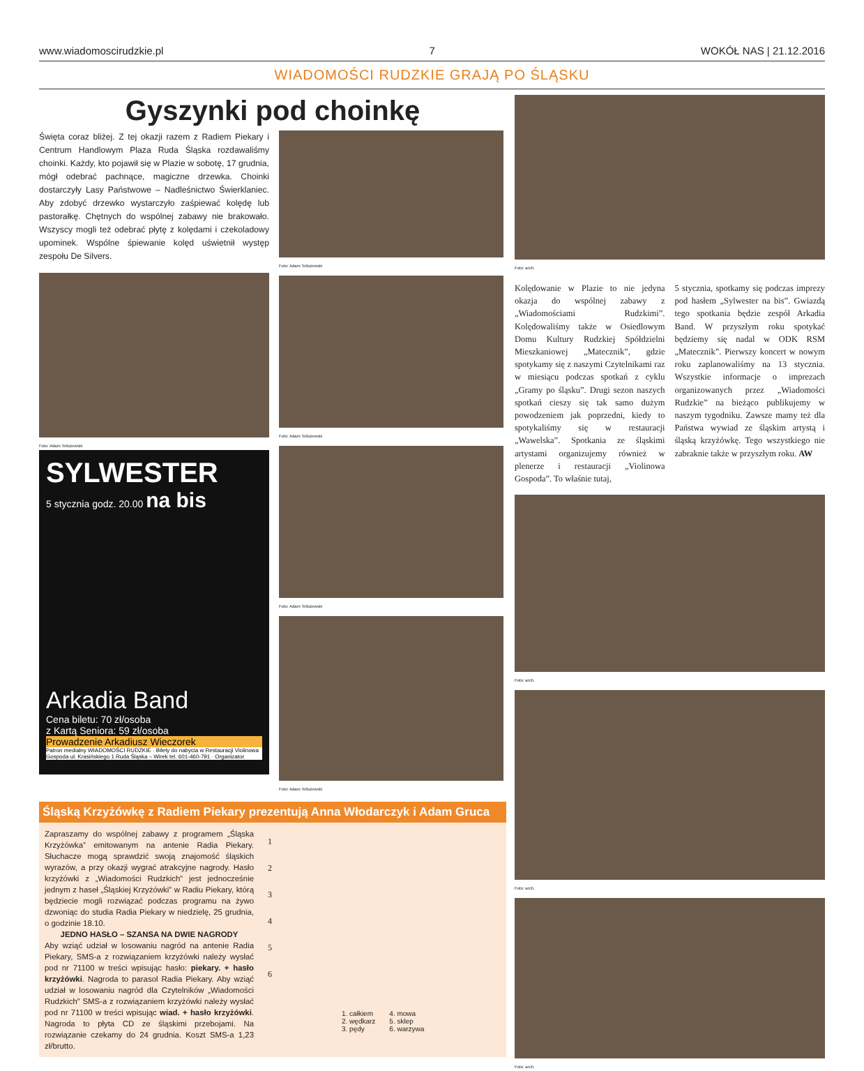www.wiadomoscirudzkie.pl 7 WOKÓŁ NAS | 21.12.2016
WIADOMOŚCI RUDZKIE GRAJĄ PO ŚLĄSKU
Gyszynki pod choinkę
Święta coraz bliżej. Z tej okazji razem z Radiem Piekary i Centrum Handlowym Plaza Ruda Śląska rozdawaliśmy choinki. Każdy, kto pojawił się w Plazie w sobotę, 17 grudnia, mógł odebrać pachnące, magiczne drzewka. Choinki dostarczyły Lasy Państwowe – Nadleśnictwo Świerklaniec. Aby zdobyć drzewko wystarczyło zaśpiewać kolędę lub pastorałkę. Chętnych do wspólnej zabawy nie brakowało. Wszyscy mogli też odebrać płytę z kolędami i czekoladowy upominek. Wspólne śpiewanie kolęd uświetnił występ zespołu De Silvers.
Foto: Adam Teliszewski
SYLWESTER
5 stycznia godz. 20.00 na bis
Arkadia Band
Cena biletu: 70 zł/osoba
z Kartą Seniora: 59 zł/osoba
Prowadzenie Arkadiusz Wieczorek
Patron medialny WIADOMOŚCI RUDZKIE · Bilety do nabycia w Restauracji Violinowa Gospoda ul. Krasińskiego 1 Ruda Śląska – Wirek tel. 601-460-791 · Organizator
Foto: Adam Teliszewski
Foto: Adam Teliszewski
Foto: Adam Teliszewski
Foto: Adam Teliszewski
Śląską Krzyżówkę z Radiem Piekary prezentują Anna Włodarczyk i Adam Gruca
Zapraszamy do wspólnej zabawy z programem „Śląska Krzyżówka” emitowanym na antenie Radia Piekary. Słuchacze mogą sprawdzić swoją znajomość śląskich wyrazów, a przy okazji wygrać atrakcyjne nagrody. Hasło krzyżówki z „Wiadomości Rudzkich” jest jednocześnie jednym z haseł „Śląskiej Krzyżówki” w Radiu Piekary, którą będziecie mogli rozwiązać podczas programu na żywo dzwoniąc do studia Radia Piekary w niedzielę, 25 grudnia, o godzinie 18.10.
JEDNO HASŁO – SZANSA NA DWIE NAGRODY
Aby wziąć udział w losowaniu nagród na antenie Radia Piekary, SMS-a z rozwiązaniem krzyżówki należy wysłać pod nr 71100 w treści wpisując hasło: piekary. + hasło krzyżówki. Nagroda to parasol Radia Piekary. Aby wziąć udział w losowaniu nagród dla Czytelników „Wiadomości Rudzkich” SMS-a z rozwiązaniem krzyżówki należy wysłać pod nr 71100 w treści wpisując wiad. + hasło krzyżówki. Nagroda to płyta CD ze śląskimi przebojami. Na rozwiązanie czekamy do 24 grudnia. Koszt SMS-a 1,23 zł/brutto.
1
2
3
4
5
6
1. całkiem
2. wędkarz
3. pędy
4. mowa
5. sklep
6. warzywa
Foto: arch.
Kolędowanie w Plazie to nie jedyna okazja do wspólnej zabawy z „Wiadomościami Rudzkimi”. Kolędowaliśmy także w Osiedlowym Domu Kultury Rudzkiej Spółdzielni Mieszkaniowej „Matecznik”, gdzie spotykamy się z naszymi Czytelnikami raz w miesiącu podczas spotkań z cyklu „Gramy po śląsku”. Drugi sezon naszych spotkań cieszy się tak samo dużym powodzeniem jak poprzedni, kiedy to spotykaliśmy się w restauracji „Wawelska”. Spotkania ze śląskimi artystami organizujemy również w plenerze i restauracji „Violinowa Gospoda”. To właśnie tutaj,
5 stycznia, spotkamy się podczas imprezy pod hasłem „Sylwester na bis”. Gwiazdą tego spotkania będzie zespół Arkadia Band. W przyszłym roku spotykać będziemy się nadal w ODK RSM „Matecznik”. Pierwszy koncert w nowym roku zaplanowaliśmy na 13 stycznia. Wszystkie informacje o imprezach organizowanych przez „Wiadomości Rudzkie” na bieżąco publikujemy w naszym tygodniku. Zawsze mamy też dla Państwa wywiad ze śląskim artystą i śląską krzyżówkę. Tego wszystkiego nie zabraknie także w przyszłym roku. AW
Foto: arch.
Foto: arch.
Foto: arch.